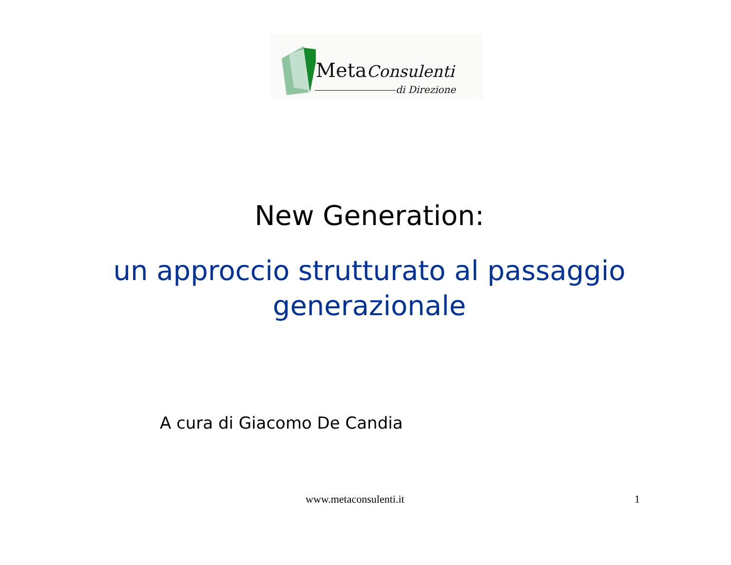MetaConsulenti
di Direzione
New Generation:
un approccio strutturato al passaggio
generazionale
A cura di Giacomo De Candia
www.metaconsulenti.it 1